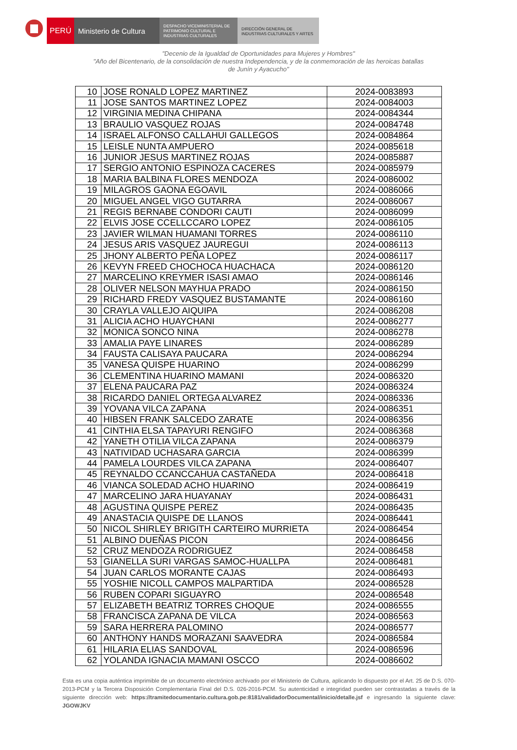PERÚ Ministerio de Cultura
DESPACHO VICEMINISTERIAL DE
PATRIMONIO CULTURAL E
INDUSTRIAS CULTURALES
DIRECCIÓN GENERAL DE
INDUSTRIAS CULTURALES Y ARTES
"Decenio de la Igualdad de Oportunidades para Mujeres y Hombres"
"Año del Bicentenario, de la consolidación de nuestra Independencia, y de la conmemoración de las heroicas batallas
de Junín y Ayacucho"
| 10 | JOSE RONALD LOPEZ MARTINEZ | 2024-0083893 |
| 11 | JOSE SANTOS MARTINEZ LOPEZ | 2024-0084003 |
| 12 | VIRGINIA MEDINA CHIPANA | 2024-0084344 |
| 13 | BRAULIO VASQUEZ ROJAS | 2024-0084748 |
| 14 | ISRAEL ALFONSO CALLAHUI GALLEGOS | 2024-0084864 |
| 15 | LEISLE NUNTA AMPUERO | 2024-0085618 |
| 16 | JUNIOR JESUS MARTINEZ ROJAS | 2024-0085887 |
| 17 | SERGIO ANTONIO ESPINOZA CACERES | 2024-0085979 |
| 18 | MARIA BALBINA FLORES MENDOZA | 2024-0086002 |
| 19 | MILAGROS GAONA EGOAVIL | 2024-0086066 |
| 20 | MIGUEL ANGEL VIGO GUTARRA | 2024-0086067 |
| 21 | REGIS BERNABE CONDORI CAUTI | 2024-0086099 |
| 22 | ELVIS JOSE CCELLCCARO LOPEZ | 2024-0086105 |
| 23 | JAVIER WILMAN HUAMANI TORRES | 2024-0086110 |
| 24 | JESUS ARIS VASQUEZ JAUREGUI | 2024-0086113 |
| 25 | JHONY ALBERTO PEÑA LOPEZ | 2024-0086117 |
| 26 | KEVYN FREED CHOCHOCA HUACHACA | 2024-0086120 |
| 27 | MARCELINO KREYMER ISASI AMAO | 2024-0086146 |
| 28 | OLIVER NELSON MAYHUA PRADO | 2024-0086150 |
| 29 | RICHARD FREDY VASQUEZ BUSTAMANTE | 2024-0086160 |
| 30 | CRAYLA VALLEJO AIQUIPA | 2024-0086208 |
| 31 | ALICIA ACHO HUAYCHANI | 2024-0086277 |
| 32 | MONICA SONCO NINA | 2024-0086278 |
| 33 | AMALIA PAYE LINARES | 2024-0086289 |
| 34 | FAUSTA CALISAYA PAUCARA | 2024-0086294 |
| 35 | VANESA QUISPE HUARINO | 2024-0086299 |
| 36 | CLEMENTINA HUARINO MAMANI | 2024-0086320 |
| 37 | ELENA PAUCARA PAZ | 2024-0086324 |
| 38 | RICARDO DANIEL ORTEGA ALVAREZ | 2024-0086336 |
| 39 | YOVANA VILCA ZAPANA | 2024-0086351 |
| 40 | HIBSEN FRANK SALCEDO ZARATE | 2024-0086356 |
| 41 | CINTHIA ELSA TAPAYURI RENGIFO | 2024-0086368 |
| 42 | YANETH OTILIA VILCA ZAPANA | 2024-0086379 |
| 43 | NATIVIDAD UCHASARA GARCIA | 2024-0086399 |
| 44 | PAMELA LOURDES VILCA ZAPANA | 2024-0086407 |
| 45 | REYNALDO CCANCCAHUA CASTAÑEDA | 2024-0086418 |
| 46 | VIANCA SOLEDAD ACHO HUARINO | 2024-0086419 |
| 47 | MARCELINO JARA HUAYANAY | 2024-0086431 |
| 48 | AGUSTINA QUISPE PEREZ | 2024-0086435 |
| 49 | ANASTACIA QUISPE DE LLANOS | 2024-0086441 |
| 50 | NICOL SHIRLEY BRIGITH CARTEIRO MURRIETA | 2024-0086454 |
| 51 | ALBINO DUEÑAS PICON | 2024-0086456 |
| 52 | CRUZ MENDOZA RODRIGUEZ | 2024-0086458 |
| 53 | GIANELLA SURI VARGAS SAMOC-HUALLPA | 2024-0086481 |
| 54 | JUAN CARLOS MORANTE CAJAS | 2024-0086493 |
| 55 | YOSHIE NICOLL CAMPOS MALPARTIDA | 2024-0086528 |
| 56 | RUBEN COPARI SIGUAYRO | 2024-0086548 |
| 57 | ELIZABETH BEATRIZ TORRES CHOQUE | 2024-0086555 |
| 58 | FRANCISCA ZAPANA DE VILCA | 2024-0086563 |
| 59 | SARA HERRERA PALOMINO | 2024-0086577 |
| 60 | ANTHONY HANDS MORAZANI SAAVEDRA | 2024-0086584 |
| 61 | HILARIA ELIAS SANDOVAL | 2024-0086596 |
| 62 | YOLANDA IGNACIA MAMANI OSCCO | 2024-0086602 |
Esta es una copia auténtica imprimible de un documento electrónico archivado por el Ministerio de Cultura, aplicando lo dispuesto por el Art. 25 de D.S. 070-2013-PCM y la Tercera Disposición Complementaria Final del D.S. 026-2016-PCM. Su autenticidad e integridad pueden ser contrastadas a través de la siguiente dirección web: https://tramitedocumentario.cultura.gob.pe:8181/validadorDocumental/inicio/detalle.jsf e ingresando la siguiente clave: JGOWJKV